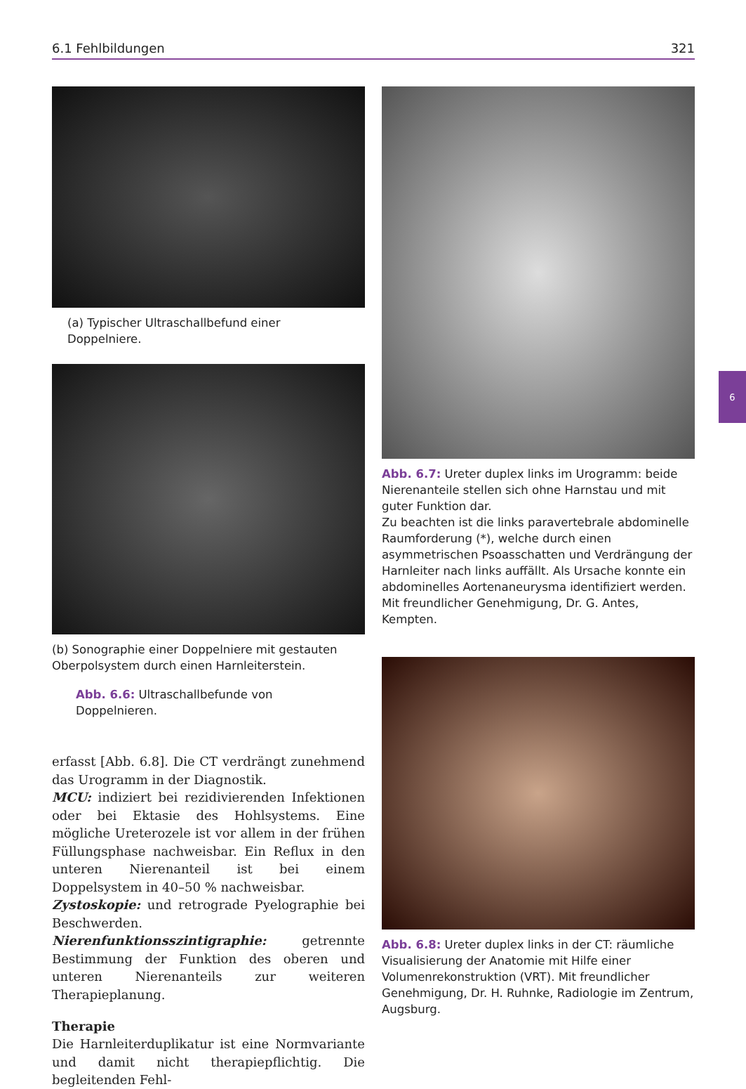6.1 Fehlbildungen 321
6
(a) Typischer Ultraschallbefund einer Doppelniere.
(b) Sonographie einer Doppelniere mit gestauten Oberpolsystem durch einen Harnleiterstein.
Abb. 6.6: Ultraschallbefunde von Doppelnieren.
erfasst [Abb. 6.8]. Die CT verdrängt zunehmend das Urogramm in der Diagnostik.
MCU: indiziert bei rezidivierenden Infektionen oder bei Ektasie des Hohlsystems. Eine mögliche Ureterozele ist vor allem in der frühen Füllungsphase nachweisbar. Ein Reflux in den unteren Nierenanteil ist bei einem Doppelsystem in 40–50 % nachweisbar.
Zystoskopie: und retrograde Pyelographie bei Beschwerden.
Nierenfunktionsszintigraphie: getrennte Bestimmung der Funktion des oberen und unteren Nierenanteils zur weiteren Therapieplanung.
Therapie
Die Harnleiterduplikatur ist eine Normvariante und damit nicht therapiepflichtig. Die begleitenden Fehl-
Abb. 6.7: Ureter duplex links im Urogramm: beide Nierenanteile stellen sich ohne Harnstau und mit guter Funktion dar.
Zu beachten ist die links paravertebrale abdominelle Raumforderung (*), welche durch einen asymmetrischen Psoasschatten und Verdrängung der Harnleiter nach links auffällt. Als Ursache konnte ein abdominelles Aortenaneurysma identifiziert werden. Mit freundlicher Genehmigung, Dr. G. Antes, Kempten.
Abb. 6.8: Ureter duplex links in der CT: räumliche Visualisierung der Anatomie mit Hilfe einer Volumenrekonstruktion (VRT). Mit freundlicher Genehmigung, Dr. H. Ruhnke, Radiologie im Zentrum, Augsburg.